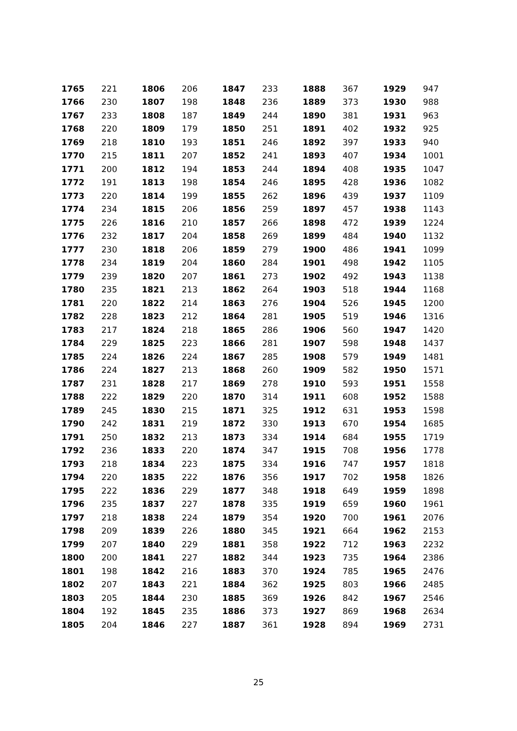| 1765 | 221 | 1806 | 206 | 1847 | 233 | 1888 | 367 | 1929 | 947 |
| 1766 | 230 | 1807 | 198 | 1848 | 236 | 1889 | 373 | 1930 | 988 |
| 1767 | 233 | 1808 | 187 | 1849 | 244 | 1890 | 381 | 1931 | 963 |
| 1768 | 220 | 1809 | 179 | 1850 | 251 | 1891 | 402 | 1932 | 925 |
| 1769 | 218 | 1810 | 193 | 1851 | 246 | 1892 | 397 | 1933 | 940 |
| 1770 | 215 | 1811 | 207 | 1852 | 241 | 1893 | 407 | 1934 | 1001 |
| 1771 | 200 | 1812 | 194 | 1853 | 244 | 1894 | 408 | 1935 | 1047 |
| 1772 | 191 | 1813 | 198 | 1854 | 246 | 1895 | 428 | 1936 | 1082 |
| 1773 | 220 | 1814 | 199 | 1855 | 262 | 1896 | 439 | 1937 | 1109 |
| 1774 | 234 | 1815 | 206 | 1856 | 259 | 1897 | 457 | 1938 | 1143 |
| 1775 | 226 | 1816 | 210 | 1857 | 266 | 1898 | 472 | 1939 | 1224 |
| 1776 | 232 | 1817 | 204 | 1858 | 269 | 1899 | 484 | 1940 | 1132 |
| 1777 | 230 | 1818 | 206 | 1859 | 279 | 1900 | 486 | 1941 | 1099 |
| 1778 | 234 | 1819 | 204 | 1860 | 284 | 1901 | 498 | 1942 | 1105 |
| 1779 | 239 | 1820 | 207 | 1861 | 273 | 1902 | 492 | 1943 | 1138 |
| 1780 | 235 | 1821 | 213 | 1862 | 264 | 1903 | 518 | 1944 | 1168 |
| 1781 | 220 | 1822 | 214 | 1863 | 276 | 1904 | 526 | 1945 | 1200 |
| 1782 | 228 | 1823 | 212 | 1864 | 281 | 1905 | 519 | 1946 | 1316 |
| 1783 | 217 | 1824 | 218 | 1865 | 286 | 1906 | 560 | 1947 | 1420 |
| 1784 | 229 | 1825 | 223 | 1866 | 281 | 1907 | 598 | 1948 | 1437 |
| 1785 | 224 | 1826 | 224 | 1867 | 285 | 1908 | 579 | 1949 | 1481 |
| 1786 | 224 | 1827 | 213 | 1868 | 260 | 1909 | 582 | 1950 | 1571 |
| 1787 | 231 | 1828 | 217 | 1869 | 278 | 1910 | 593 | 1951 | 1558 |
| 1788 | 222 | 1829 | 220 | 1870 | 314 | 1911 | 608 | 1952 | 1588 |
| 1789 | 245 | 1830 | 215 | 1871 | 325 | 1912 | 631 | 1953 | 1598 |
| 1790 | 242 | 1831 | 219 | 1872 | 330 | 1913 | 670 | 1954 | 1685 |
| 1791 | 250 | 1832 | 213 | 1873 | 334 | 1914 | 684 | 1955 | 1719 |
| 1792 | 236 | 1833 | 220 | 1874 | 347 | 1915 | 708 | 1956 | 1778 |
| 1793 | 218 | 1834 | 223 | 1875 | 334 | 1916 | 747 | 1957 | 1818 |
| 1794 | 220 | 1835 | 222 | 1876 | 356 | 1917 | 702 | 1958 | 1826 |
| 1795 | 222 | 1836 | 229 | 1877 | 348 | 1918 | 649 | 1959 | 1898 |
| 1796 | 235 | 1837 | 227 | 1878 | 335 | 1919 | 659 | 1960 | 1961 |
| 1797 | 218 | 1838 | 224 | 1879 | 354 | 1920 | 700 | 1961 | 2076 |
| 1798 | 209 | 1839 | 226 | 1880 | 345 | 1921 | 664 | 1962 | 2153 |
| 1799 | 207 | 1840 | 229 | 1881 | 358 | 1922 | 712 | 1963 | 2232 |
| 1800 | 200 | 1841 | 227 | 1882 | 344 | 1923 | 735 | 1964 | 2386 |
| 1801 | 198 | 1842 | 216 | 1883 | 370 | 1924 | 785 | 1965 | 2476 |
| 1802 | 207 | 1843 | 221 | 1884 | 362 | 1925 | 803 | 1966 | 2485 |
| 1803 | 205 | 1844 | 230 | 1885 | 369 | 1926 | 842 | 1967 | 2546 |
| 1804 | 192 | 1845 | 235 | 1886 | 373 | 1927 | 869 | 1968 | 2634 |
| 1805 | 204 | 1846 | 227 | 1887 | 361 | 1928 | 894 | 1969 | 2731 |
25